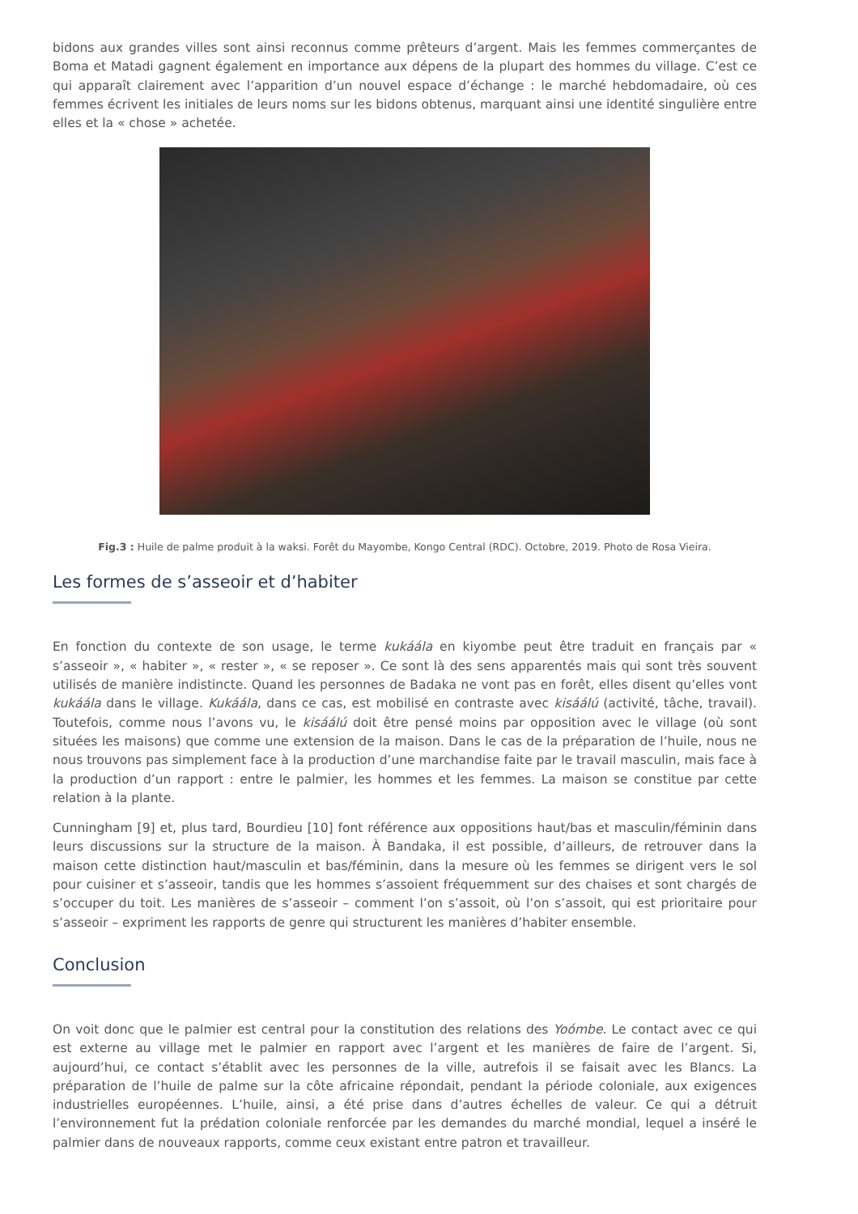bidons aux grandes villes sont ainsi reconnus comme prêteurs d’argent. Mais les femmes commerçantes de Boma et Matadi gagnent également en importance aux dépens de la plupart des hommes du village. C’est ce qui apparaît clairement avec l’apparition d’un nouvel espace d’échange : le marché hebdomadaire, où ces femmes écrivent les initiales de leurs noms sur les bidons obtenus, marquant ainsi une identité singulière entre elles et la « chose » achetée.
Fig.3 : Huile de palme produit à la waksi. Forêt du Mayombe, Kongo Central (RDC). Octobre, 2019. Photo de Rosa Vieira.
Les formes de s’asseoir et d’habiter
En fonction du contexte de son usage, le terme kukáála en kiyombe peut être traduit en français par « s’asseoir », « habiter », « rester », « se reposer ». Ce sont là des sens apparentés mais qui sont très souvent utilisés de manière indistincte. Quand les personnes de Badaka ne vont pas en forêt, elles disent qu’elles vont kukáála dans le village. Kukáála, dans ce cas, est mobilisé en contraste avec kisáálú (activité, tâche, travail). Toutefois, comme nous l’avons vu, le kisáálú doit être pensé moins par opposition avec le village (où sont situées les maisons) que comme une extension de la maison. Dans le cas de la préparation de l’huile, nous ne nous trouvons pas simplement face à la production d’une marchandise faite par le travail masculin, mais face à la production d’un rapport : entre le palmier, les hommes et les femmes. La maison se constitue par cette relation à la plante.
Cunningham [9] et, plus tard, Bourdieu [10] font référence aux oppositions haut/bas et masculin/féminin dans leurs discussions sur la structure de la maison. À Bandaka, il est possible, d’ailleurs, de retrouver dans la maison cette distinction haut/masculin et bas/féminin, dans la mesure où les femmes se dirigent vers le sol pour cuisiner et s’asseoir, tandis que les hommes s’assoient fréquemment sur des chaises et sont chargés de s’occuper du toit. Les manières de s’asseoir – comment l’on s’assoit, où l’on s’assoit, qui est prioritaire pour s’asseoir – expriment les rapports de genre qui structurent les manières d’habiter ensemble.
Conclusion
On voit donc que le palmier est central pour la constitution des relations des Yoómbe. Le contact avec ce qui est externe au village met le palmier en rapport avec l’argent et les manières de faire de l’argent. Si, aujourd’hui, ce contact s’établit avec les personnes de la ville, autrefois il se faisait avec les Blancs. La préparation de l’huile de palme sur la côte africaine répondait, pendant la période coloniale, aux exigences industrielles européennes. L’huile, ainsi, a été prise dans d’autres échelles de valeur. Ce qui a détruit l’environnement fut la prédation coloniale renforcée par les demandes du marché mondial, lequel a inséré le palmier dans de nouveaux rapports, comme ceux existant entre patron et travailleur.